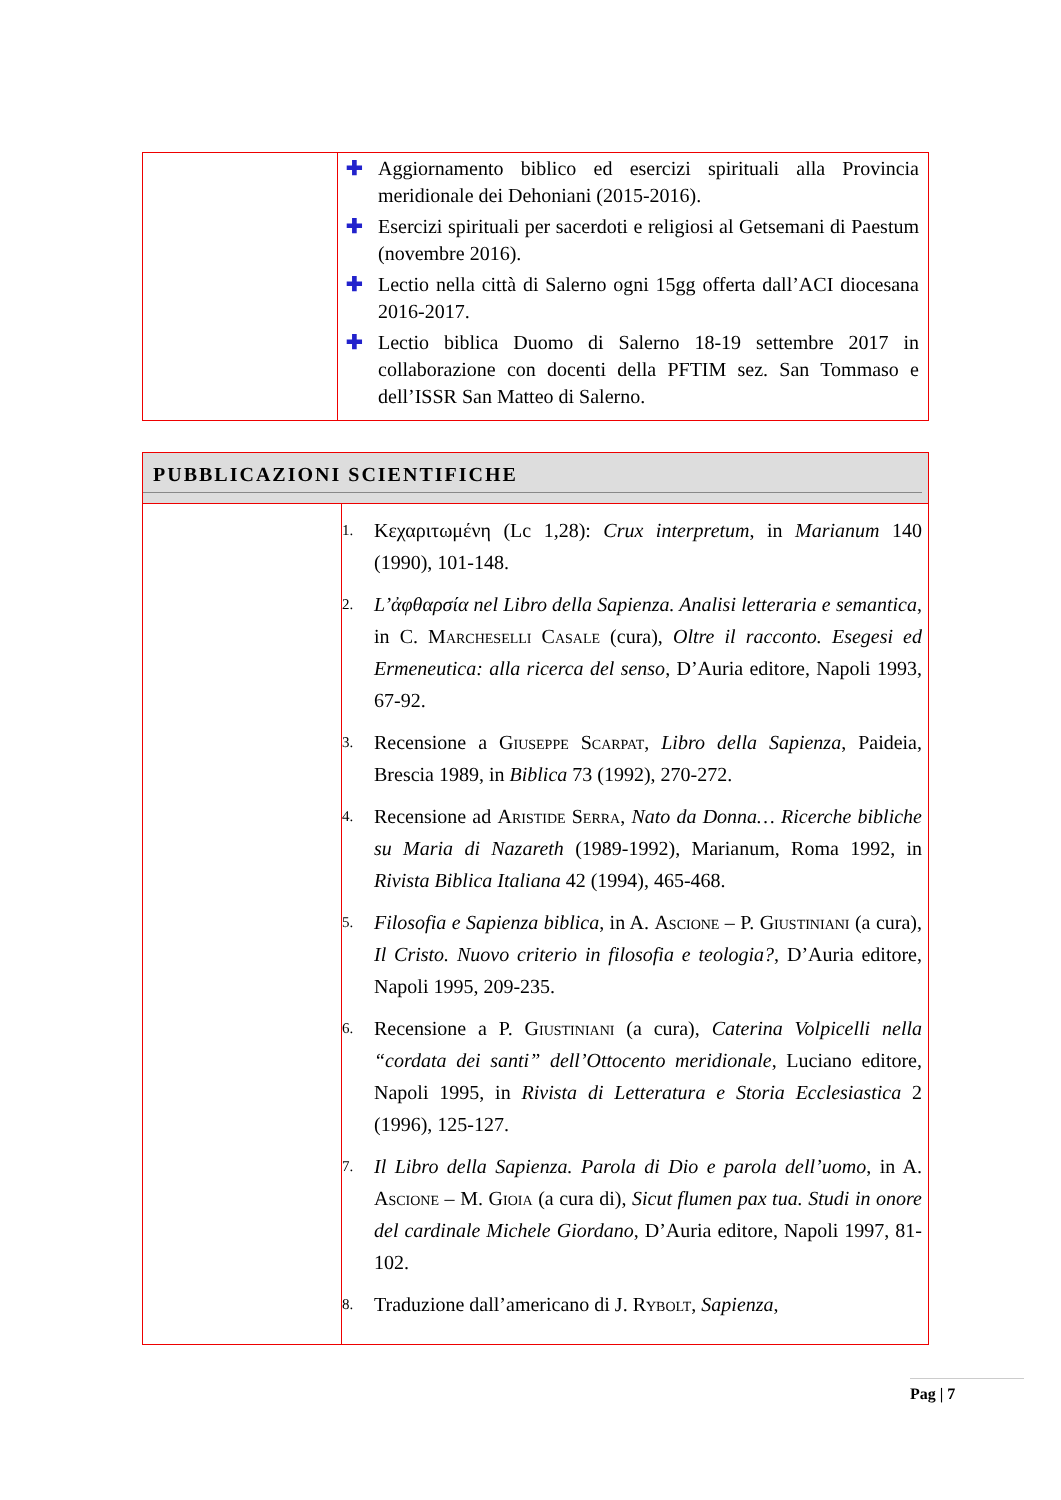| | ✚ Aggiornamento biblico ed esercizi spirituali alla Provincia meridionale dei Dehoniani (2015-2016). ✚ Esercizi spirituali per sacerdoti e religiosi al Getsemani di Paestum (novembre 2016). ✚ Lectio nella città di Salerno ogni 15gg offerta dall’ACI diocesana 2016-2017. ✚ Lectio biblica Duomo di Salerno 18-19 settembre 2017 in collaborazione con docenti della PFTIM sez. San Tommaso e dell’ISSR San Matteo di Salerno. |
| PUBBLICAZIONI SCIENTIFICHE | |
| | 1. Κεχαριτωμένη (Lc 1,28): Crux interpretum , in Marianum 140 (1990), 101-148. 2. L’ἀφθαρσία nel Libro della Sapienza. Analisi letteraria e semantica , in C. Marcheselli Casale (cura), Oltre il racconto. Esegesi ed Ermeneutica: alla ricerca del senso , D’Auria editore, Napoli 1993, 67-92. 3. Recensione a Giuseppe Scarpat , Libro della Sapienza , Paideia, Brescia 1989, in Biblica 73 (1992), 270-272. 4. Recensione ad Aristide Serra , Nato da Donna… Ricerche bibliche su Maria di Nazareth (1989-1992), Marianum, Roma 1992, in Rivista Biblica Italiana 42 (1994), 465-468. 5. Filosofia e Sapienza biblica , in A. Ascione – P. Giustiniani (a cura), Il Cristo. Nuovo criterio in filosofia e teologia? , D’Auria editore, Napoli 1995, 209-235. 6. Recensione a P. Giustiniani (a cura), Caterina Volpicelli nella “cordata dei santi” dell’Ottocento meridionale , Luciano editore, Napoli 1995, in Rivista di Letteratura e Storia Ecclesiastica 2 (1996), 125-127. 7. Il Libro della Sapienza. Parola di Dio e parola dell’uomo , in A. Ascione – M. Gioia (a cura di), Sicut flumen pax tua. Studi in onore del cardinale Michele Giordano , D’Auria editore, Napoli 1997, 81-102. 8. Traduzione dall’americano di J. Rybolt , Sapienza , |
Pag | 7